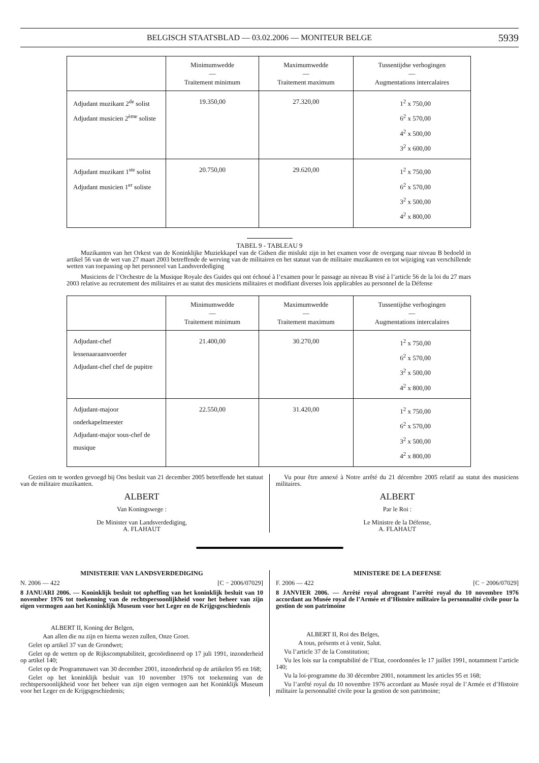BELGISCH STAATSBLAD — 03.02.2006 — MONITEUR BELGE 5939
| | Minimumwedde — Traitement minimum | Maximumwedde — Traitement maximum | Tussentijdse verhogingen — Augmentations intercalaires |
| --- | --- | --- | --- |
| Adjudant muzikant 2<sup>de</sup> solist Adjudant musicien 2<sup>ème</sup> soliste | 19.350,00 | 27.320,00 | 1<sup>2</sup> x 750,00 6<sup>2</sup> x 570,00 4<sup>2</sup> x 500,00 3<sup>2</sup> x 600,00 |
| Adjudant muzikant 1<sup>ste</sup> solist Adjudant musicien 1<sup>er</sup> soliste | 20.750,00 | 29.620,00 | 1<sup>2</sup> x 750,00 6<sup>2</sup> x 570,00 3<sup>2</sup> x 500,00 4<sup>2</sup> x 800,00 |
TABEL 9 - TABLEAU 9
Muzikanten van het Orkest van de Koninklijke Muziekkapel van de Gidsen die mislukt zijn in het examen voor de overgang naar niveau B bedoeld in artikel 56 van de wet van 27 maart 2003 betreffende de werving van de militairen en het statuut van de militaire muzikanten en tot wijziging van verschillende wetten van toepassing op het personeel van Landsverdediging
Musiciens de l’Orchestre de la Musique Royale des Guides qui ont échoué à l’examen pour le passage au niveau B visé à l’article 56 de la loi du 27 mars 2003 relative au recrutement des militaires et au statut des musiciens militaires et modifiant diverses lois applicables au personnel de la Défense
| | Minimumwedde — Traitement minimum | Maximumwedde — Traitement maximum | Tussentijdse verhogingen — Augmentations intercalaires |
| --- | --- | --- | --- |
| Adjudant-chef lessenaaraanvoerder Adjudant-chef chef de pupitre | 21.400,00 | 30.270,00 | 1<sup>2</sup> x 750,00 6<sup>2</sup> x 570,00 3<sup>2</sup> x 500,00 4<sup>2</sup> x 800,00 |
| Adjudant-majoor onderkapelmeester Adjudant-major sous-chef de musique | 22.550,00 | 31.420,00 | 1<sup>2</sup> x 750,00 6<sup>2</sup> x 570,00 3<sup>2</sup> x 500,00 4<sup>2</sup> x 800,00 |
Gezien om te worden gevoegd bij Ons besluit van 21 december 2005 betreffende het statuut van de militaire muzikanten.
ALBERT
Van Koningswege :
De Minister van Landsverdediging,
A. FLAHAUT
Vu pour être annexé à Notre arrêté du 21 décembre 2005 relatif au statut des musiciens militaires.
ALBERT
Par le Roi :
Le Ministre de la Défense,
A. FLAHAUT
MINISTERIE VAN LANDSVERDEDIGING
N. 2006 — 422 [C − 2006/07029]
8 JANUARI 2006. — Koninklijk besluit tot opheffing van het koninklijk besluit van 10 november 1976 tot toekenning van de rechtspersoonlijkheid voor het beheer van zijn eigen vermogen aan het Koninklijk Museum voor het Leger en de Krijgsgeschiedenis
ALBERT II, Koning der Belgen,
Aan allen die nu zijn en hierna wezen zullen, Onze Groet.
Gelet op artikel 37 van de Grondwet;
Gelet op de wetten op de Rijkscomptabiliteit, gecoördineerd op 17 juli 1991, inzonderheid op artikel 140;
Gelet op de Programmawet van 30 december 2001, inzonderheid op de artikelen 95 en 168;
Gelet op het koninklijk besluit van 10 november 1976 tot toekenning van de rechtspersoonlijkheid voor het beheer van zijn eigen vermogen aan het Koninklijk Museum voor het Leger en de Krijgsgeschiedenis;
MINISTERE DE LA DEFENSE
F. 2006 — 422 [C − 2006/07029]
8 JANVIER 2006. — Arrêté royal abrogeant l’arrêté royal du 10 novembre 1976 accordant au Musée royal de l’Armée et d’Histoire militaire la personnalité civile pour la gestion de son patrimoine
ALBERT II, Roi des Belges,
A tous, présents et à venir, Salut.
Vu l’article 37 de la Constitution;
Vu les lois sur la comptabilité de l’Etat, coordonnées le 17 juillet 1991, notamment l’article 140;
Vu la loi-programme du 30 décembre 2001, notamment les articles 95 et 168;
Vu l’arrêté royal du 10 novembre 1976 accordant au Musée royal de l’Armée et d’Histoire militaire la personnalité civile pour la gestion de son patrimoine;